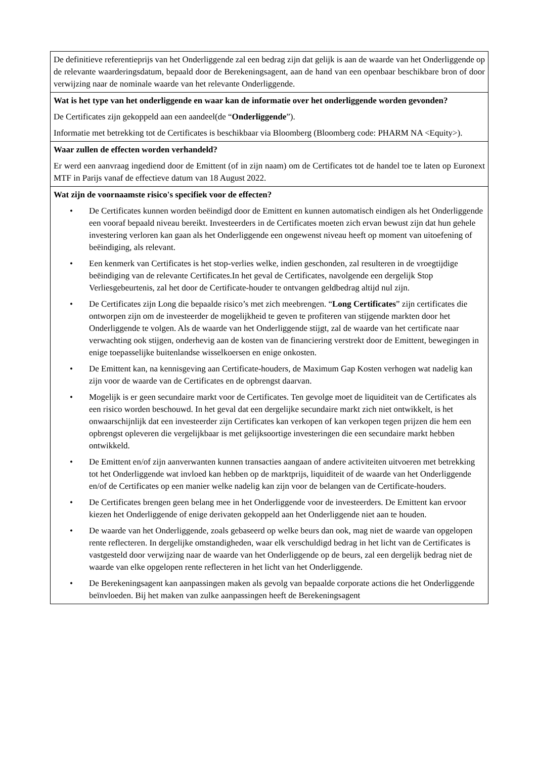| De definitieve referentieprijs van het Onderliggende zal een bedrag zijn dat gelijk is aan de waarde van het Onderliggende op de relevante waarderingsdatum, bepaald door de Berekeningsagent, aan de hand van een openbaar beschikbare bron of door verwijzing naar de nominale waarde van het relevante Onderliggende. |
| Wat is het type van het onderliggende en waar kan de informatie over het onderliggende worden gevonden? De Certificates zijn gekoppeld aan een aandeel(de “ Onderliggende ”). Informatie met betrekking tot de Certificates is beschikbaar via Bloomberg (Bloomberg code: PHARM NA <Equity>). |
| Waar zullen de effecten worden verhandeld? Er werd een aanvraag ingediend door de Emittent (of in zijn naam) om de Certificates tot de handel toe te laten op Euronext MTF in Parijs vanaf de effectieve datum van 18 August 2022. |
| Wat zijn de voornaamste risico's specifiek voor de effecten? • De Certificates kunnen worden beëindigd door de Emittent en kunnen automatisch eindigen als het Onderliggende een vooraf bepaald niveau bereikt. Investeerders in de Certificates moeten zich ervan bewust zijn dat hun gehele investering verloren kan gaan als het Onderliggende een ongewenst niveau heeft op moment van uitoefening of beëindiging, als relevant. • Een kenmerk van Certificates is het stop-verlies welke, indien geschonden, zal resulteren in de vroegtijdige beëindiging van de relevante Certificates.In het geval de Certificates, navolgende een dergelijk Stop Verliesgebeurtenis, zal het door de Certificate-houder te ontvangen geldbedrag altijd nul zijn. • De Certificates zijn Long die bepaalde risico’s met zich meebrengen. “ Long Certificates ” zijn certificates die ontworpen zijn om de investeerder de mogelijkheid te geven te profiteren van stijgende markten door het Onderliggende te volgen. Als de waarde van het Onderliggende stijgt, zal de waarde van het certificate naar verwachting ook stijgen, onderhevig aan de kosten van de financiering verstrekt door de Emittent, bewegingen in enige toepasselijke buitenlandse wisselkoersen en enige onkosten. • De Emittent kan, na kennisgeving aan Certificate-houders, de Maximum Gap Kosten verhogen wat nadelig kan zijn voor de waarde van de Certificates en de opbrengst daarvan. • Mogelijk is er geen secundaire markt voor de Certificates. Ten gevolge moet de liquiditeit van de Certificates als een risico worden beschouwd. In het geval dat een dergelijke secundaire markt zich niet ontwikkelt, is het onwaarschijnlijk dat een investeerder zijn Certificates kan verkopen of kan verkopen tegen prijzen die hem een opbrengst opleveren die vergelijkbaar is met gelijksoortige investeringen die een secundaire markt hebben ontwikkeld. • De Emittent en/of zijn aanverwanten kunnen transacties aangaan of andere activiteiten uitvoeren met betrekking tot het Onderliggende wat invloed kan hebben op de marktprijs, liquiditeit of de waarde van het Onderliggende en/of de Certificates op een manier welke nadelig kan zijn voor de belangen van de Certificate-houders. • De Certificates brengen geen belang mee in het Onderliggende voor de investeerders. De Emittent kan ervoor kiezen het Onderliggende of enige derivaten gekoppeld aan het Onderliggende niet aan te houden. • De waarde van het Onderliggende, zoals gebaseerd op welke beurs dan ook, mag niet de waarde van opgelopen rente reflecteren. In dergelijke omstandigheden, waar elk verschuldigd bedrag in het licht van de Certificates is vastgesteld door verwijzing naar de waarde van het Onderliggende op de beurs, zal een dergelijk bedrag niet de waarde van elke opgelopen rente reflecteren in het licht van het Onderliggende. • De Berekeningsagent kan aanpassingen maken als gevolg van bepaalde corporate actions die het Onderliggende beïnvloeden. Bij het maken van zulke aanpassingen heeft de Berekeningsagent |